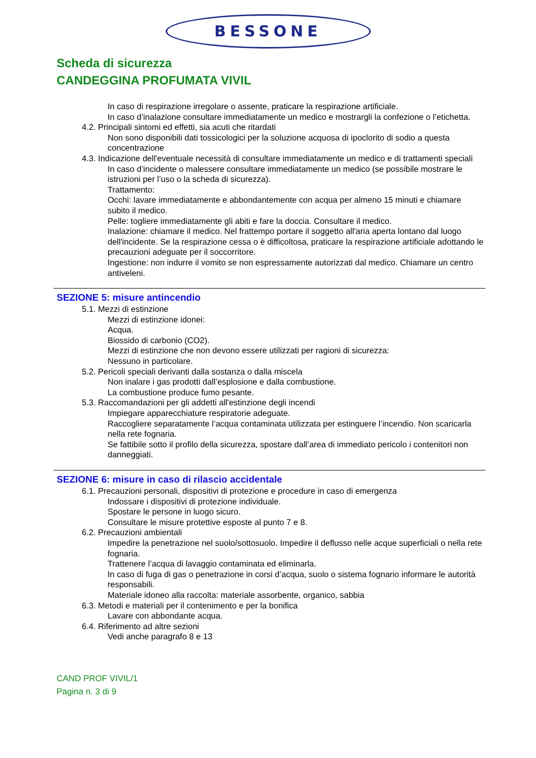BESSONE
Scheda di sicurezza
CANDEGGINA PROFUMATA VIVIL
In caso di respirazione irregolare o assente, praticare la respirazione artificiale.
In caso d’inalazione consultare immediatamente un medico e mostrargli la confezione o l’etichetta.
4.2. Principali sintomi ed effetti, sia acuti che ritardati
Non sono disponibili dati tossicologici per la soluzione acquosa di ipoclorito di sodio a questa concentrazione
4.3. Indicazione dell'eventuale necessità di consultare immediatamente un medico e di trattamenti speciali
In caso d’incidente o malessere consultare immediatamente un medico (se possibile mostrare le istruzioni per l’uso o la scheda di sicurezza).
Trattamento:
Occhi: lavare immediatamente e abbondantemente con acqua per almeno 15 minuti e chiamare subito il medico.
Pelle: togliere immediatamente gli abiti e fare la doccia. Consultare il medico.
Inalazione: chiamare il medico. Nel frattempo portare il soggetto all'aria aperta lontano dal luogo dell'incidente. Se la respirazione cessa o è difficoltosa, praticare la respirazione artificiale adottando le precauzioni adeguate per il soccorritore.
Ingestione: non indurre il vomito se non espressamente autorizzati dal medico. Chiamare un centro antiveleni.
SEZIONE 5: misure antincendio
5.1. Mezzi di estinzione
Mezzi di estinzione idonei:
Acqua.
Biossido di carbonio (CO2).
Mezzi di estinzione che non devono essere utilizzati per ragioni di sicurezza:
Nessuno in particolare.
5.2. Pericoli speciali derivanti dalla sostanza o dalla miscela
Non inalare i gas prodotti dall’esplosione e dalla combustione.
La combustione produce fumo pesante.
5.3. Raccomandazioni per gli addetti all'estinzione degli incendi
Impiegare apparecchiature respiratorie adeguate.
Raccogliere separatamente l’acqua contaminata utilizzata per estinguere l’incendio. Non scaricarla nella rete fognaria.
Se fattibile sotto il profilo della sicurezza, spostare dall’area di immediato pericolo i contenitori non danneggiati.
SEZIONE 6: misure in caso di rilascio accidentale
6.1. Precauzioni personali, dispositivi di protezione e procedure in caso di emergenza
Indossare i dispositivi di protezione individuale.
Spostare le persone in luogo sicuro.
Consultare le misure protettive esposte al punto 7 e 8.
6.2. Precauzioni ambientali
Impedire la penetrazione nel suolo/sottosuolo. Impedire il deflusso nelle acque superficiali o nella rete fognaria.
Trattenere l’acqua di lavaggio contaminata ed eliminarla.
In caso di fuga di gas o penetrazione in corsi d’acqua, suolo o sistema fognario informare le autorità responsabili.
Materiale idoneo alla raccolta: materiale assorbente, organico, sabbia
6.3. Metodi e materiali per il contenimento e per la bonifica
Lavare con abbondante acqua.
6.4. Riferimento ad altre sezioni
Vedi anche paragrafo 8 e 13
CAND PROF VIVIL/1
Pagina n. 3 di 9